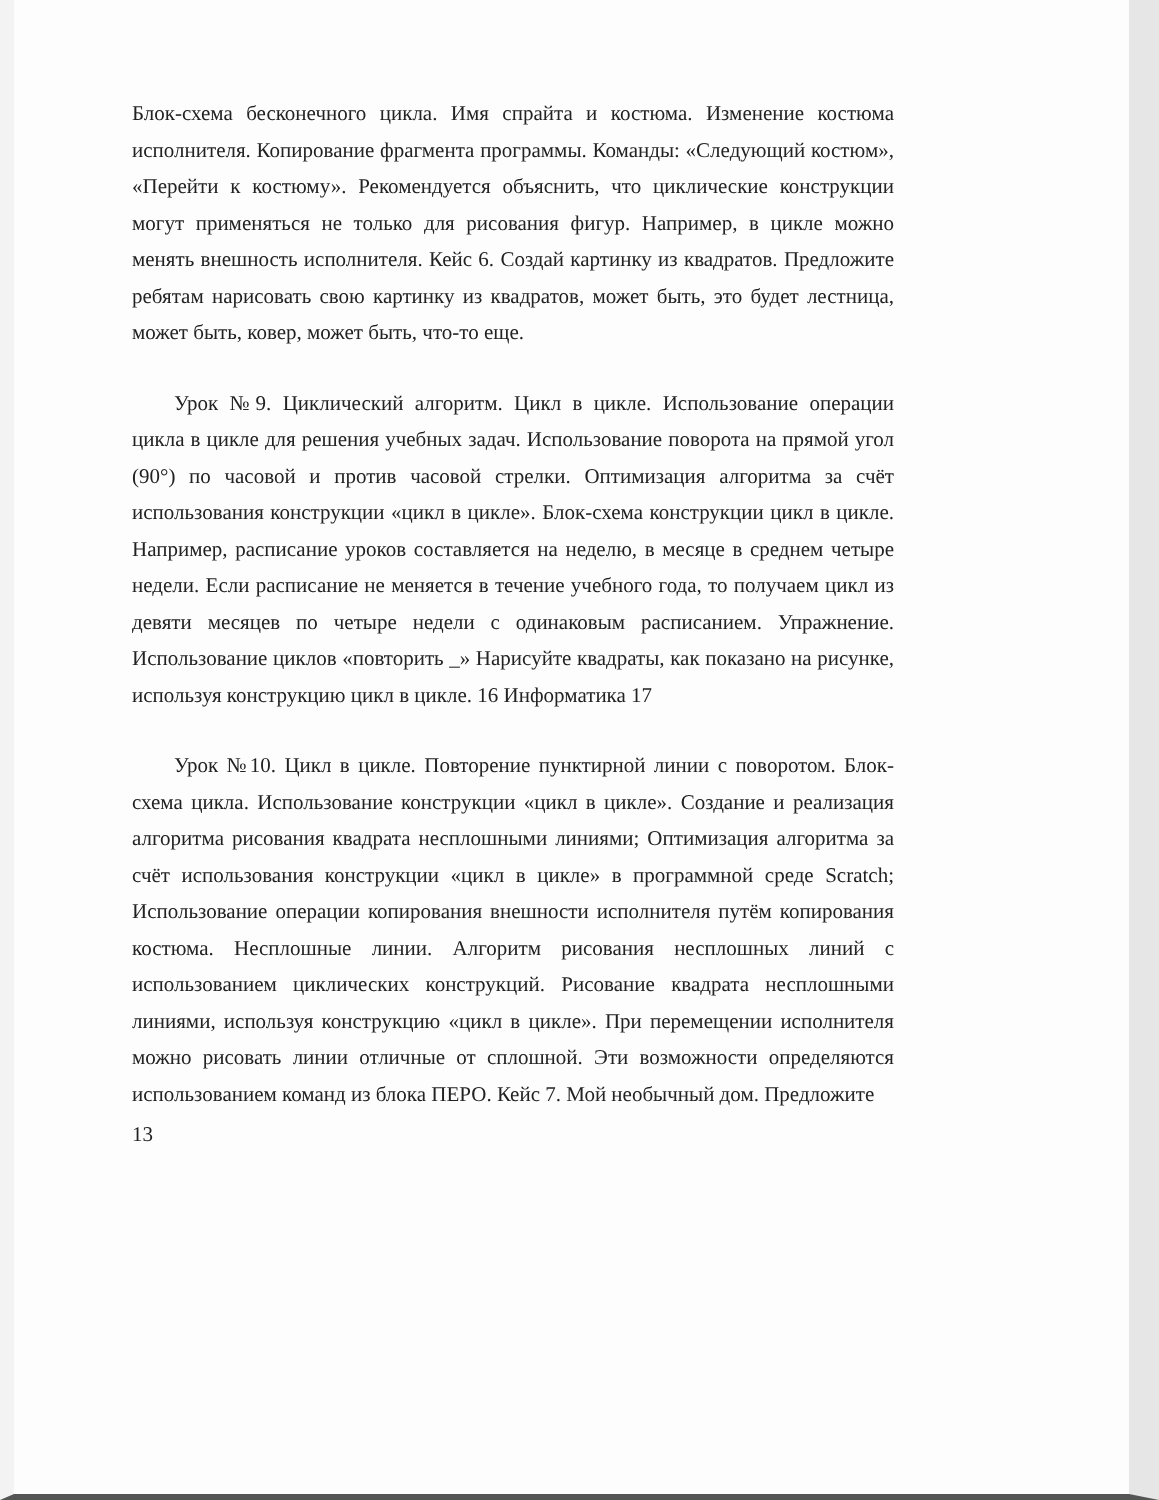Блок-схема бесконечного цикла. Имя спрайта и костюма. Изменение костюма исполнителя. Копирование фрагмента программы. Команды: «Следующий костюм», «Перейти к костюму». Рекомендуется объяснить, что циклические конструкции могут применяться не только для рисования фигур. Например, в цикле можно менять внешность исполнителя. Кейс 6. Создай картинку из квадратов. Предложите ребятам нарисовать свою картинку из квадратов, может быть, это будет лестница, может быть, ковер, может быть, что-то еще.
Урок №9. Циклический алгоритм. Цикл в цикле. Использование операции цикла в цикле для решения учебных задач. Использование поворота на прямой угол (90°) по часовой и против часовой стрелки. Оптимизация алгоритма за счёт использования конструкции «цикл в цикле». Блок-схема конструкции цикл в цикле. Например, расписание уроков составляется на неделю, в месяце в среднем четыре недели. Если расписание не меняется в течение учебного года, то получаем цикл из девяти месяцев по четыре недели с одинаковым расписанием. Упражнение. Использование циклов «повторить _» Нарисуйте квадраты, как показано на рисунке, используя конструкцию цикл в цикле. 16 Информатика 17
Урок №10. Цикл в цикле. Повторение пунктирной линии с поворотом. Блок-схема цикла. Использование конструкции «цикл в цикле». Создание и реализация алгоритма рисования квадрата несплошными линиями; Оптимизация алгоритма за счёт использования конструкции «цикл в цикле» в программной среде Scratch; Использование операции копирования внешности исполнителя путём копирования костюма. Несплошные линии. Алгоритм рисования несплошных линий с использованием циклических конструкций. Рисование квадрата несплошными линиями, используя конструкцию «цикл в цикле». При перемещении исполнителя можно рисовать линии отличные от сплошной. Эти возможности определяются использованием команд из блока ПЕРО. Кейс 7. Мой необычный дом. Предложите
13